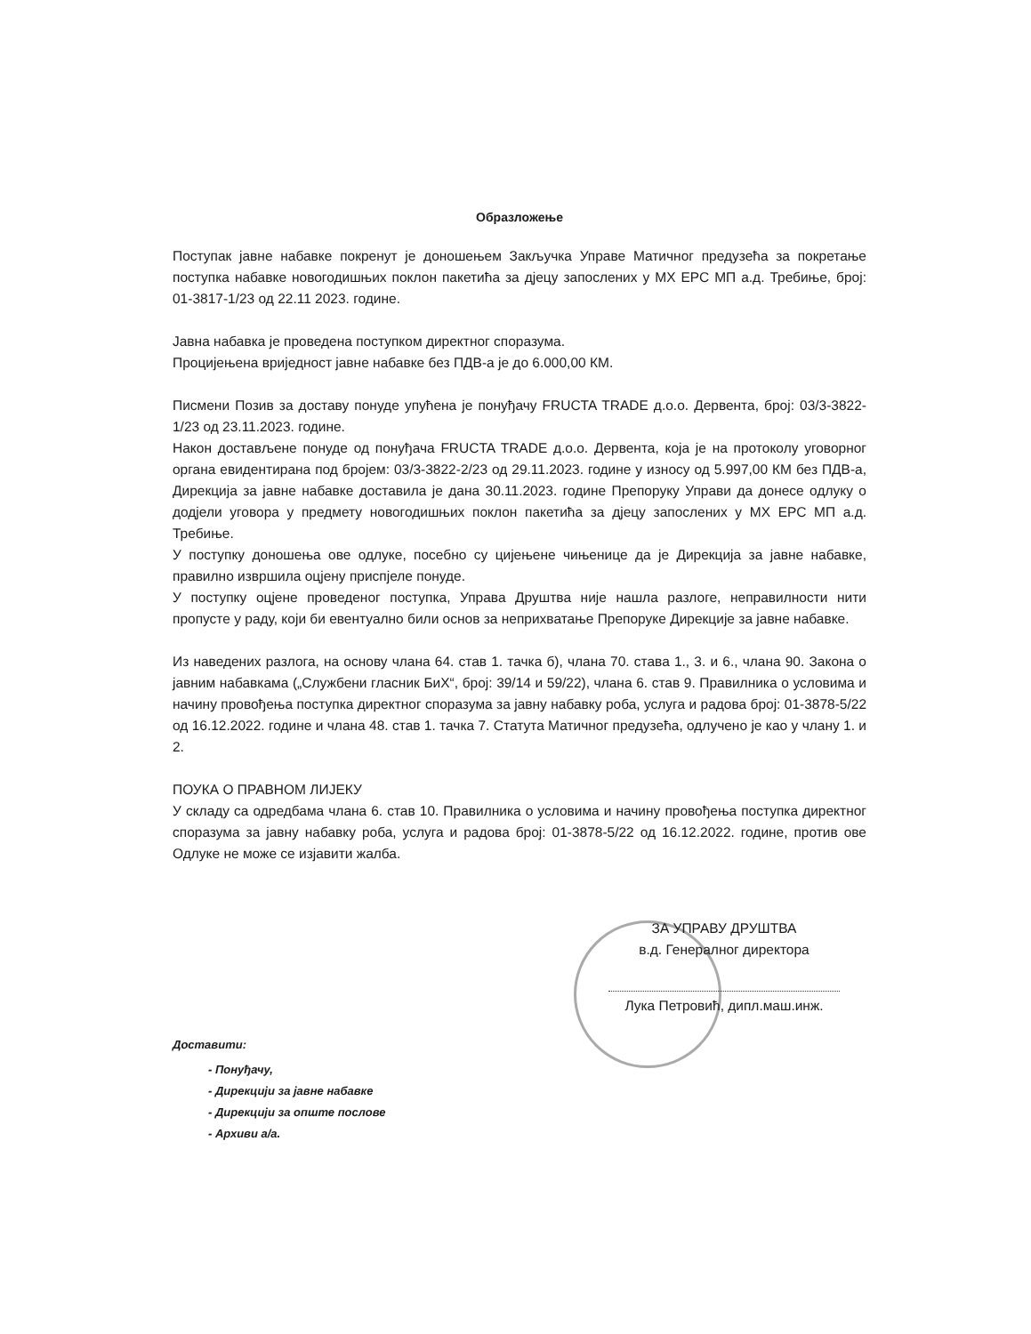Образложење
Поступак јавне набавке покренут је доношењем Закључка Управе Матичног предузећа за покретање поступка набавке новогодишњих поклон пакетића за дјецу запослених у МХ ЕРС МП а.д. Требиње, број: 01-3817-1/23 од 22.11 2023. године.
Јавна набавка је проведена поступком директног споразума.
Процијењена вриједност јавне набавке без ПДВ-а је до 6.000,00 КМ.
Писмени Позив за доставу понуде упућена је понуђачу FRUCTA TRADE д.о.о. Дервента, број: 03/3-3822-1/23 од 23.11.2023. године.
Након достављене понуде од понуђача FRUCTA TRADE д.о.о. Дервента, која је на протоколу уговорног органа евидентирана под бројем: 03/3-3822-2/23 од 29.11.2023. године у износу од 5.997,00 КМ без ПДВ-а, Дирекција за јавне набавке доставила је дана 30.11.2023. године Препоруку Управи да донесе одлуку о додјели уговора у предмету новогодишњих поклон пакетића за дјецу запослених у МХ ЕРС МП а.д. Требиње.
У поступку доношења ове одлуке, посебно су цијењене чињенице да је Дирекција за јавне набавке, правилно извршила оцјену приспјеле понуде.
У поступку оцјене проведеног поступка, Управа Друштва није нашла разлоге, неправилности нити пропусте у раду, који би евентуално били основ за неприхватање Препоруке Дирекције за јавне набавке.
Из наведених разлога, на основу члана 64. став 1. тачка б), члана 70. става 1., 3. и 6., члана 90. Закона о јавним набавкама („Службени гласник БиХ“, број: 39/14 и 59/22), члана 6. став 9. Правилника о условима и начину провођења поступка директног споразума за јавну набавку роба, услуга и радова број: 01-3878-5/22 од 16.12.2022. године и члана 48. став 1. тачка 7. Статута Матичног предузећа, одлучено је као у члану 1. и 2.
ПОУКА О ПРАВНОМ ЛИЈЕКУ
У складу са одредбама члана 6. став 10. Правилника о условима и начину провођења поступка директног споразума за јавну набавку роба, услуга и радова број: 01-3878-5/22 од 16.12.2022. године, против ове Одлуке не може се изјавити жалба.
ЗА УПРАВУ ДРУШТВА
в.д. Генералног директора
Лука Петровић, дипл.маш.инж.
Доставити:
- Понуђачу,
- Дирекцији за јавне набавке
- Дирекцији за опште послове
- Архиви а/а.